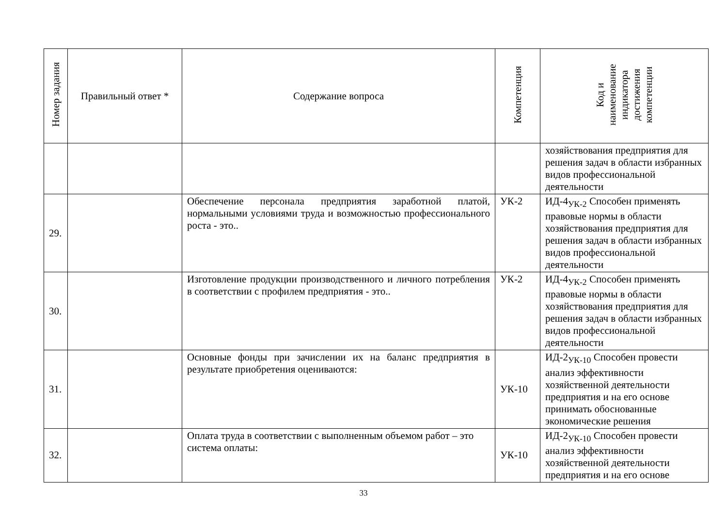| Номер задания | Правильный ответ * | Содержание вопроса | Компетенция | Код и наименование индикатора достижения компетенции |
| --- | --- | --- | --- | --- |
| | | | | хозяйствования предприятия для решения задач в области избранных видов профессиональной деятельности |
| 29. | | Обеспечение персонала предприятия заработной платой, нормальными условиями труда и возможностью профессионального роста - это.. | УК-2 | ИД-4<sub>УК-2</sub> Способен применять правовые нормы в области хозяйствования предприятия для решения задач в области избранных видов профессиональной деятельности |
| 30. | | Изготовление продукции производственного и личного потребления в соответствии с профилем предприятия - это.. | УК-2 | ИД-4<sub>УК-2</sub> Способен применять правовые нормы в области хозяйствования предприятия для решения задач в области избранных видов профессиональной деятельности |
| 31. | | Основные фонды при зачислении их на баланс предприятия в результате приобретения оцениваются: | УК-10 | ИД-2<sub>УК-10</sub> Способен провести анализ эффективности хозяйственной деятельности предприятия и на его основе принимать обоснованные экономические решения |
| 32. | | Оплата труда в соответствии с выполненным объемом работ – это система оплаты: | УК-10 | ИД-2<sub>УК-10</sub> Способен провести анализ эффективности хозяйственной деятельности предприятия и на его основе |
33